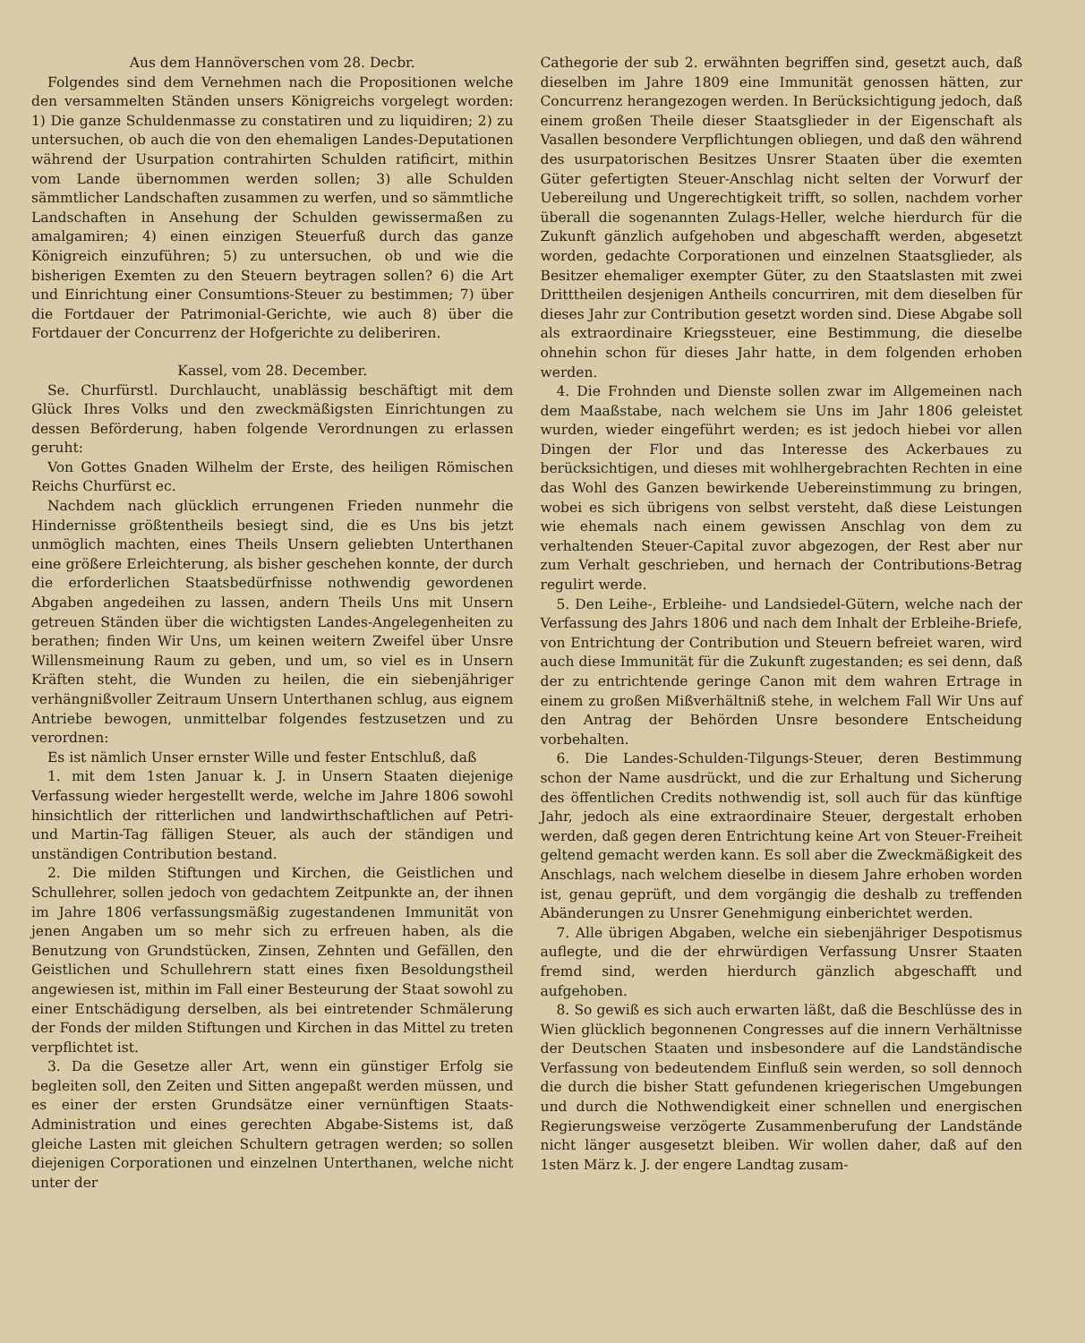Aus dem Hannöverschen vom 28. Decbr.
Folgendes sind dem Vernehmen nach die Propositionen welche den versammelten Ständen unsers Königreichs vorgelegt worden: 1) Die ganze Schuldenmasse zu constatiren und zu liquidiren; 2) zu untersuchen, ob auch die von den ehemaligen Landes-Deputationen während der Usurpation contrahirten Schulden ratificirt, mithin vom Lande übernommen werden sollen; 3) alle Schulden sämmtlicher Landschaften zusammen zu werfen, und so sämmtliche Landschaften in Ansehung der Schulden gewissermaßen zu amalgamiren; 4) einen einzigen Steuerfuß durch das ganze Königreich einzuführen; 5) zu untersuchen, ob und wie die bisherigen Exemten zu den Steuern beytragen sollen? 6) die Art und Einrichtung einer Consumtions-Steuer zu bestimmen; 7) über die Fortdauer der Patrimonial-Gerichte, wie auch 8) über die Fortdauer der Concurrenz der Hofgerichte zu deliberiren.
Kassel, vom 28. December.
Se. Churfürstl. Durchlaucht, unablässig beschäftigt mit dem Glück Ihres Volks und den zweckmäßigsten Einrichtungen zu dessen Beförderung, haben folgende Verordnungen zu erlassen geruht:
Von Gottes Gnaden Wilhelm der Erste, des heiligen Römischen Reichs Churfürst ec.
Nachdem nach glücklich errungenen Frieden nunmehr die Hindernisse größtentheils besiegt sind, die es Uns bis jetzt unmöglich machten, eines Theils Unsern geliebten Unterthanen eine größere Erleichterung, als bisher geschehen konnte, der durch die erforderlichen Staatsbedürfnisse nothwendig gewordenen Abgaben angedeihen zu lassen, andern Theils Uns mit Unsern getreuen Ständen über die wichtigsten Landes-Angelegenheiten zu berathen; finden Wir Uns, um keinen weitern Zweifel über Unsre Willensmeinung Raum zu geben, und um, so viel es in Unsern Kräften steht, die Wunden zu heilen, die ein siebenjähriger verhängnißvoller Zeitraum Unsern Unterthanen schlug, aus eignem Antriebe bewogen, unmittelbar folgendes festzusetzen und zu verordnen:
Es ist nämlich Unser ernster Wille und fester Entschluß, daß
1. mit dem 1sten Januar k. J. in Unsern Staaten diejenige Verfassung wieder hergestellt werde, welche im Jahre 1806 sowohl hinsichtlich der ritterlichen und landwirthschaftlichen auf Petri- und Martin-Tag fälligen Steuer, als auch der ständigen und unständigen Contribution bestand.
2. Die milden Stiftungen und Kirchen, die Geistlichen und Schullehrer, sollen jedoch von gedachtem Zeitpunkte an, der ihnen im Jahre 1806 verfassungsmäßig zugestandenen Immunität von jenen Angaben um so mehr sich zu erfreuen haben, als die Benutzung von Grundstücken, Zinsen, Zehnten und Gefällen, den Geistlichen und Schullehrern statt eines fixen Besoldungstheil angewiesen ist, mithin im Fall einer Besteurung der Staat sowohl zu einer Entschädigung derselben, als bei eintretender Schmälerung der Fonds der milden Stiftungen und Kirchen in das Mittel zu treten verpflichtet ist.
3. Da die Gesetze aller Art, wenn ein günstiger Erfolg sie begleiten soll, den Zeiten und Sitten angepaßt werden müssen, und es einer der ersten Grundsätze einer vernünftigen Staats-Administration und eines gerechten Abgabe-Sistems ist, daß gleiche Lasten mit gleichen Schultern getragen werden; so sollen diejenigen Corporationen und einzelnen Unterthanen, welche nicht unter der
Cathegorie der sub 2. erwähnten begriffen sind, gesetzt auch, daß dieselben im Jahre 1809 eine Immunität genossen hätten, zur Concurrenz herangezogen werden. In Berücksichtigung jedoch, daß einem großen Theile dieser Staatsglieder in der Eigenschaft als Vasallen besondere Verpflichtungen obliegen, und daß den während des usurpatorischen Besitzes Unsrer Staaten über die exemten Güter gefertigten Steuer-Anschlag nicht selten der Vorwurf der Uebereilung und Ungerechtigkeit trifft, so sollen, nachdem vorher überall die sogenannten Zulags-Heller, welche hierdurch für die Zukunft gänzlich aufgehoben und abgeschafft werden, abgesetzt worden, gedachte Corporationen und einzelnen Staatsglieder, als Besitzer ehemaliger exempter Güter, zu den Staatslasten mit zwei Dritttheilen desjenigen Antheils concurriren, mit dem dieselben für dieses Jahr zur Contribution gesetzt worden sind. Diese Abgabe soll als extraordinaire Kriegssteuer, eine Bestimmung, die dieselbe ohnehin schon für dieses Jahr hatte, in dem folgenden erhoben werden.
4. Die Frohnden und Dienste sollen zwar im Allgemeinen nach dem Maaßstabe, nach welchem sie Uns im Jahr 1806 geleistet wurden, wieder eingeführt werden; es ist jedoch hiebei vor allen Dingen der Flor und das Interesse des Ackerbaues zu berücksichtigen, und dieses mit wohlhergebrachten Rechten in eine das Wohl des Ganzen bewirkende Uebereinstimmung zu bringen, wobei es sich übrigens von selbst versteht, daß diese Leistungen wie ehemals nach einem gewissen Anschlag von dem zu verhaltenden Steuer-Capital zuvor abgezogen, der Rest aber nur zum Verhalt geschrieben, und hernach der Contributions-Betrag regulirt werde.
5. Den Leihe-, Erbleihe- und Landsiedel-Gütern, welche nach der Verfassung des Jahrs 1806 und nach dem Inhalt der Erbleihe-Briefe, von Entrichtung der Contribution und Steuern befreiet waren, wird auch diese Immunität für die Zukunft zugestanden; es sei denn, daß der zu entrichtende geringe Canon mit dem wahren Ertrage in einem zu großen Mißverhältniß stehe, in welchem Fall Wir Uns auf den Antrag der Behörden Unsre besondere Entscheidung vorbehalten.
6. Die Landes-Schulden-Tilgungs-Steuer, deren Bestimmung schon der Name ausdrückt, und die zur Erhaltung und Sicherung des öffentlichen Credits nothwendig ist, soll auch für das künftige Jahr, jedoch als eine extraordinaire Steuer, dergestalt erhoben werden, daß gegen deren Entrichtung keine Art von Steuer-Freiheit geltend gemacht werden kann. Es soll aber die Zweckmäßigkeit des Anschlags, nach welchem dieselbe in diesem Jahre erhoben worden ist, genau geprüft, und dem vorgängig die deshalb zu treffenden Abänderungen zu Unsrer Genehmigung einberichtet werden.
7. Alle übrigen Abgaben, welche ein siebenjähriger Despotismus auflegte, und die der ehrwürdigen Verfassung Unsrer Staaten fremd sind, werden hierdurch gänzlich abgeschafft und aufgehoben.
8. So gewiß es sich auch erwarten läßt, daß die Beschlüsse des in Wien glücklich begonnenen Congresses auf die innern Verhältnisse der Deutschen Staaten und insbesondere auf die Landständische Verfassung von bedeutendem Einfluß sein werden, so soll dennoch die durch die bisher Statt gefundenen kriegerischen Umgebungen und durch die Nothwendigkeit einer schnellen und energischen Regierungsweise verzögerte Zusammenberufung der Landstände nicht länger ausgesetzt bleiben. Wir wollen daher, daß auf den 1sten März k. J. der engere Landtag zusam-